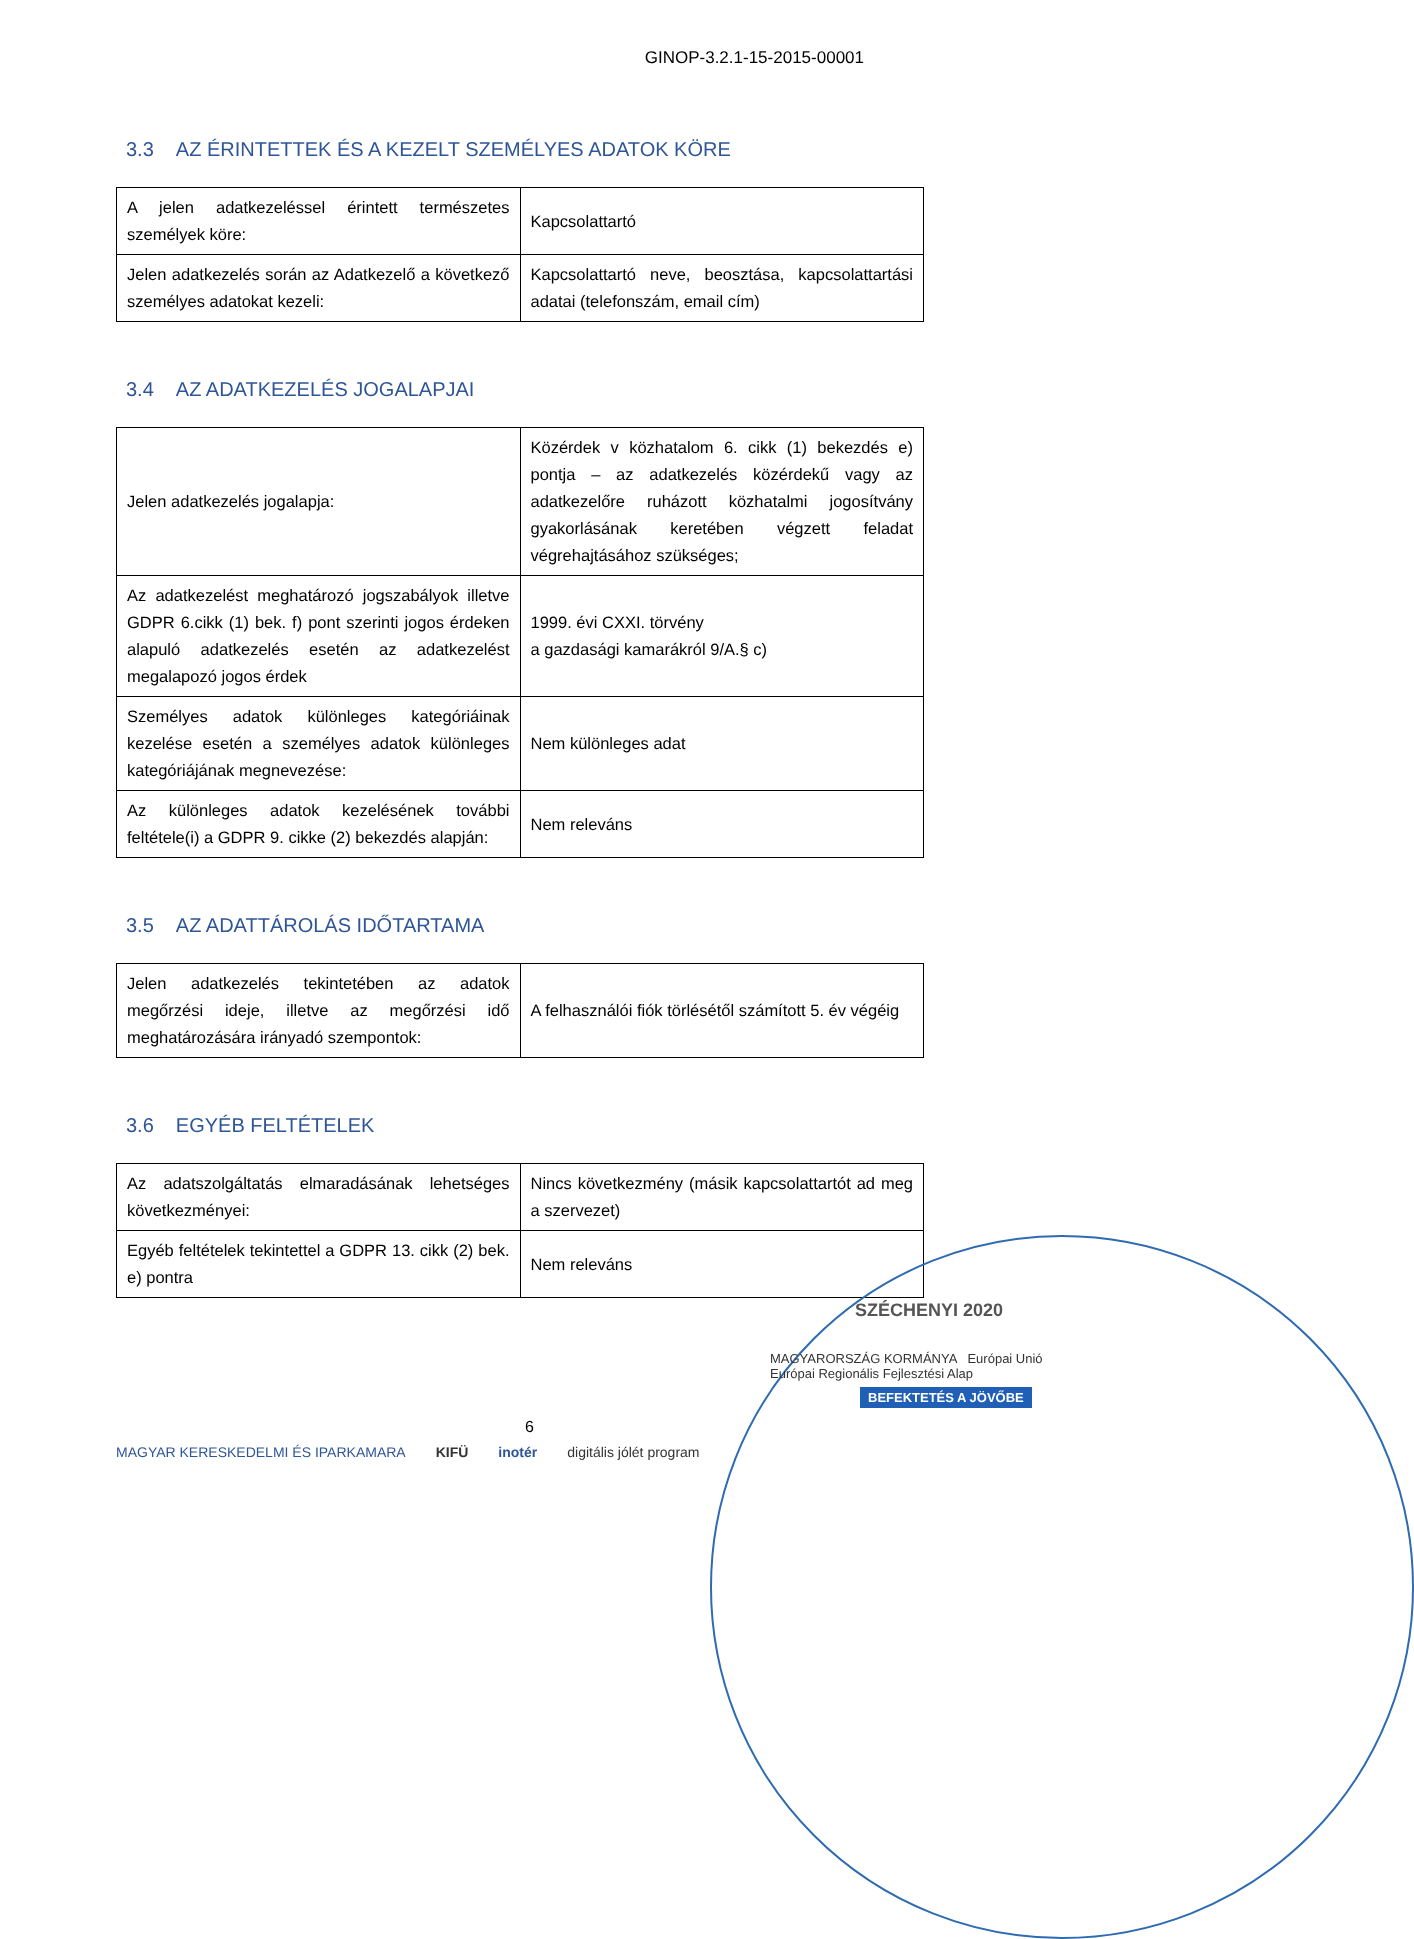GINOP-3.2.1-15-2015-00001
3.3 AZ ÉRINTETTEK ÉS A KEZELT SZEMÉLYES ADATOK KÖRE
| A jelen adatkezeléssel érintett természetes személyek köre: | Kapcsolattartó |
| Jelen adatkezelés során az Adatkezelő a következő személyes adatokat kezeli: | Kapcsolattartó neve, beosztása, kapcsolattartási adatai (telefonszám, email cím) |
3.4 AZ ADATKEZELÉS JOGALAPJAI
| Jelen adatkezelés jogalapja: | Közérdek v közhatalom 6. cikk (1) bekezdés e) pontja – az adatkezelés közérdekű vagy az adatkezelőre ruházott közhatalmi jogosítvány gyakorlásának keretében végzett feladat végrehajtásához szükséges; |
| Az adatkezelést meghatározó jogszabályok illetve GDPR 6.cikk (1) bek. f) pont szerinti jogos érdeken alapuló adatkezelés esetén az adatkezelést megalapozó jogos érdek | 1999. évi CXXI. törvény a gazdasági kamarákról 9/A.§ c) |
| Személyes adatok különleges kategóriáinak kezelése esetén a személyes adatok különleges kategóriájának megnevezése: | Nem különleges adat |
| Az különleges adatok kezelésének további feltétele(i) a GDPR 9. cikke (2) bekezdés alapján: | Nem releváns |
3.5 AZ ADATTÁROLÁS IDŐTARTAMA
| Jelen adatkezelés tekintetében az adatok megőrzési ideje, illetve az megőrzési idő meghatározására irányadó szempontok: | A felhasználói fiók törlésétől számított 5. év végéig |
3.6 EGYÉB FELTÉTELEK
| Az adatszolgáltatás elmaradásának lehetséges következményei: | Nincs következmény (másik kapcsolattartót ad meg a szervezet) |
| Egyéb feltételek tekintettel a GDPR 13. cikk (2) bek. e) pontra | Nem releváns |
6
SZÉCHENYI 2020
MAGYARORSZÁG KORMÁNYA Európai Unió Európai Regionális Fejlesztési Alap
BEFEKTETÉS A JÖVŐBE
MAGYAR KERESKEDELMI ÉS IPARKAMARA KIFÜ inotér digitális jólét program